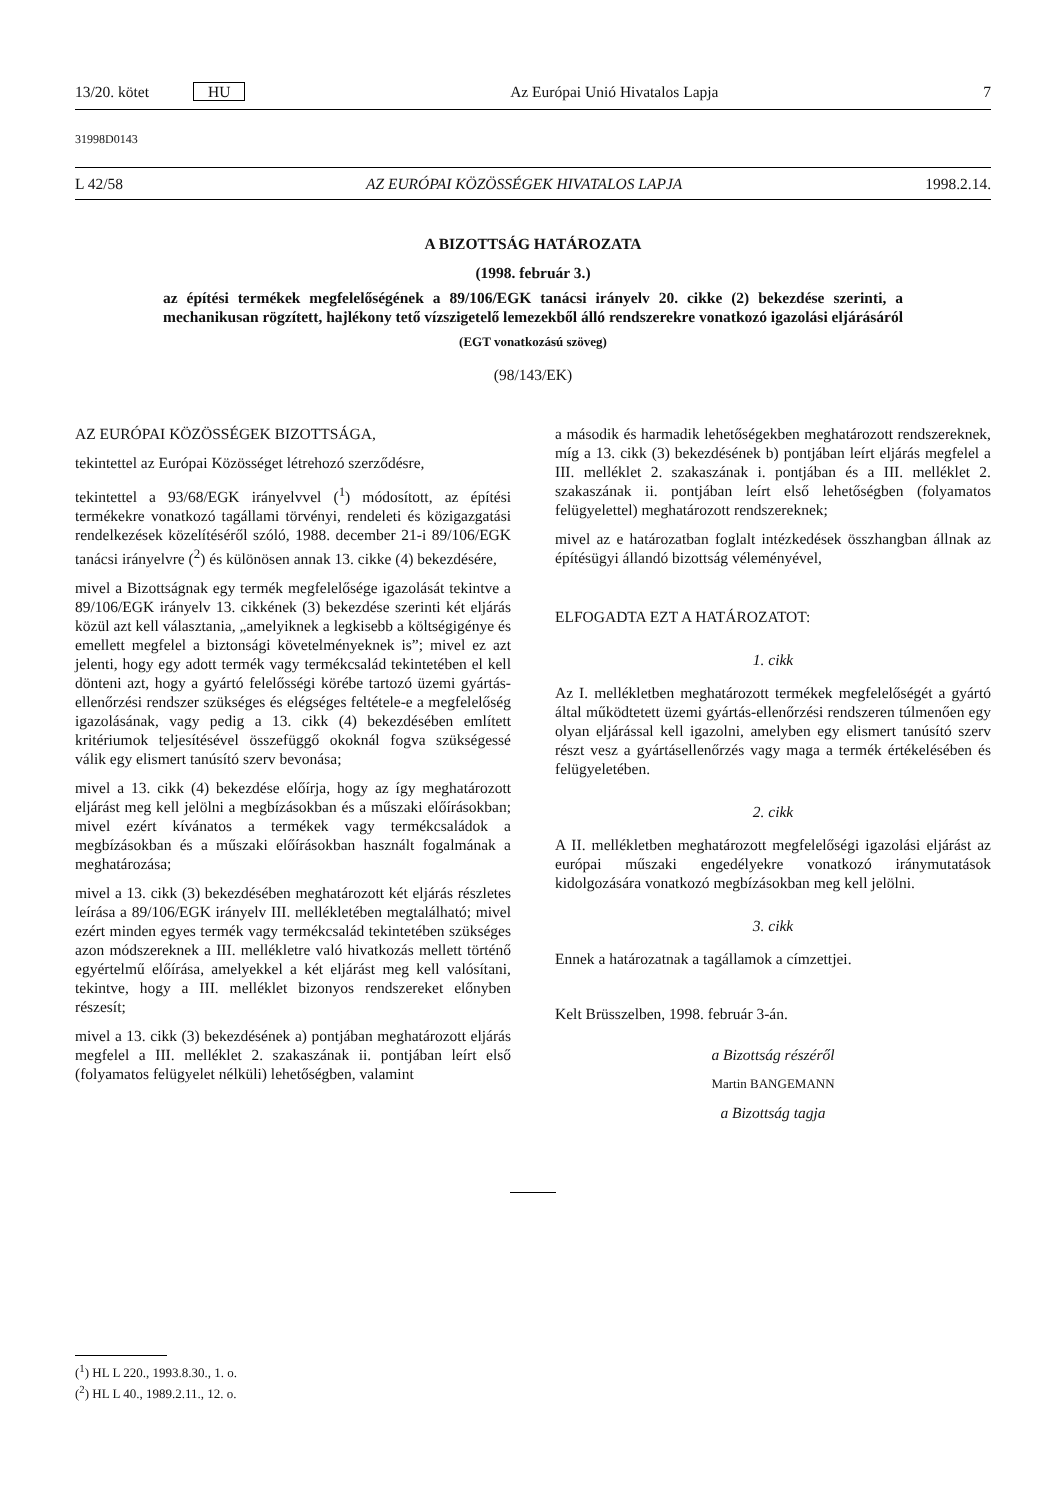13/20. kötet HU Az Európai Unió Hivatalos Lapja 7
31998D0143
L 42/58 AZ EURÓPAI KÖZÖSSÉGEK HIVATALOS LAPJA 1998.2.14.
A BIZOTTSÁG HATÁROZATA
(1998. február 3.)
az építési termékek megfelelőségének a 89/106/EGK tanácsi irányelv 20. cikke (2) bekezdése szerinti, a mechanikusan rögzített, hajlékony tető vízszigetelő lemezekből álló rendszerekre vonatkozó igazolási eljárásáról
(EGT vonatkozású szöveg)
(98/143/EK)
AZ EURÓPAI KÖZÖSSÉGEK BIZOTTSÁGA,
tekintettel az Európai Közösséget létrehozó szerződésre,
tekintettel a 93/68/EGK irányelvvel (<sup>1</sup>) módosított, az építési termékekre vonatkozó tagállami törvényi, rendeleti és közigazgatási rendelkezések közelítéséről szóló, 1988. december 21-i 89/106/EGK tanácsi irányelvre (<sup>2</sup>) és különösen annak 13. cikke (4) bekezdésére,
mivel a Bizottságnak egy termék megfelelősége igazolását tekintve a 89/106/EGK irányelv 13. cikkének (3) bekezdése szerinti két eljárás közül azt kell választania, „amelyiknek a legkisebb a költségigénye és emellett megfelel a biztonsági követelményeknek is”; mivel ez azt jelenti, hogy egy adott termék vagy termékcsalád tekintetében el kell dönteni azt, hogy a gyártó felelősségi körébe tartozó üzemi gyártás-ellenőrzési rendszer szükséges és elégséges feltétele-e a megfelelőség igazolásának, vagy pedig a 13. cikk (4) bekezdésében említett kritériumok teljesítésével összefüggő okoknál fogva szükségessé válik egy elismert tanúsító szerv bevonása;
mivel a 13. cikk (4) bekezdése előírja, hogy az így meghatározott eljárást meg kell jelölni a megbízásokban és a műszaki előírásokban; mivel ezért kívánatos a termékek vagy termékcsaládok a megbízásokban és a műszaki előírásokban használt fogalmának a meghatározása;
mivel a 13. cikk (3) bekezdésében meghatározott két eljárás részletes leírása a 89/106/EGK irányelv III. mellékletében megtalálható; mivel ezért minden egyes termék vagy termékcsalád tekintetében szükséges azon módszereknek a III. mellékletre való hivatkozás mellett történő egyértelmű előírása, amelyekkel a két eljárást meg kell valósítani, tekintve, hogy a III. melléklet bizonyos rendszereket előnyben részesít;
mivel a 13. cikk (3) bekezdésének a) pontjában meghatározott eljárás megfelel a III. melléklet 2. szakaszának ii. pontjában leírt első (folyamatos felügyelet nélküli) lehetőségben, valamint
a második és harmadik lehetőségekben meghatározott rendszereknek, míg a 13. cikk (3) bekezdésének b) pontjában leírt eljárás megfelel a III. melléklet 2. szakaszának i. pontjában és a III. melléklet 2. szakaszának ii. pontjában leírt első lehetőségben (folyamatos felügyelettel) meghatározott rendszereknek;
mivel az e határozatban foglalt intézkedések összhangban állnak az építésügyi állandó bizottság véleményével,
ELFOGADTA EZT A HATÁROZATOT:
1. cikk
Az I. mellékletben meghatározott termékek megfelelőségét a gyártó által működtetett üzemi gyártás-ellenőrzési rendszeren túlmenően egy olyan eljárással kell igazolni, amelyben egy elismert tanúsító szerv részt vesz a gyártásellenőrzés vagy maga a termék értékelésében és felügyeletében.
2. cikk
A II. mellékletben meghatározott megfelelőségi igazolási eljárást az európai műszaki engedélyekre vonatkozó iránymutatások kidolgozására vonatkozó megbízásokban meg kell jelölni.
3. cikk
Ennek a határozatnak a tagállamok a címzettjei.
Kelt Brüsszelben, 1998. február 3-án.
a Bizottság részéről
Martin BANGEMANN
a Bizottság tagja
(<sup>1</sup>) HL L 220., 1993.8.30., 1. o.
(<sup>2</sup>) HL L 40., 1989.2.11., 12. o.